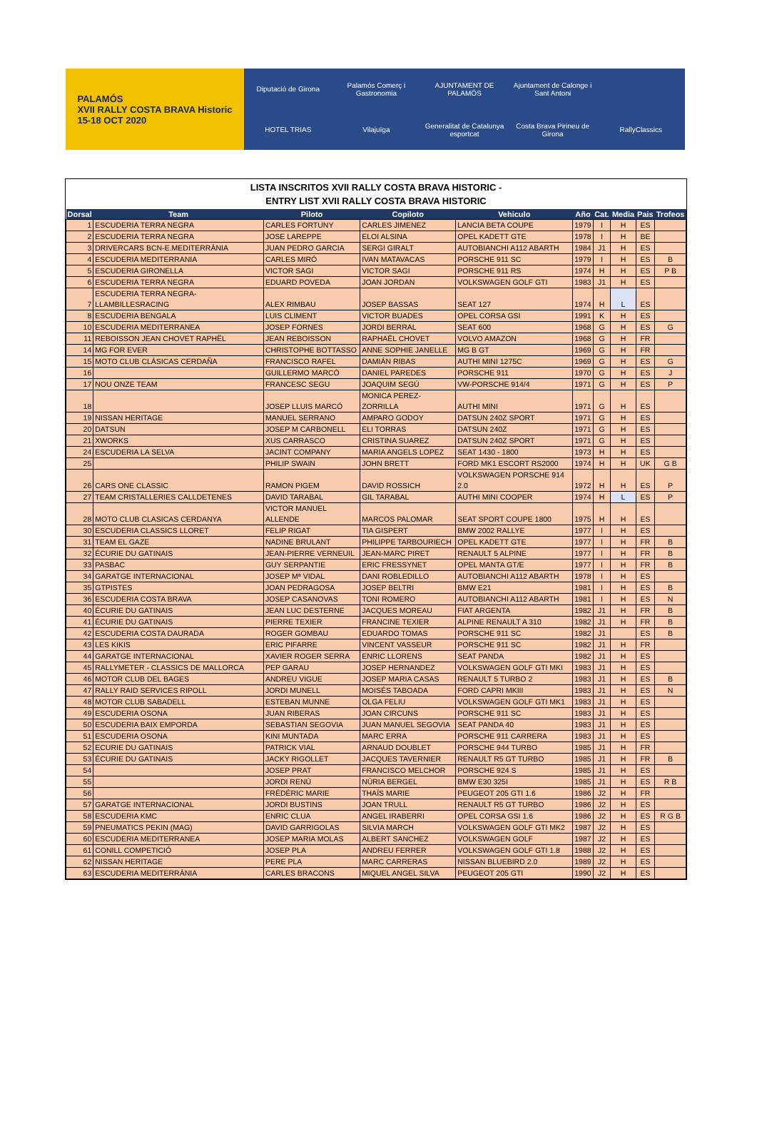PALAMÓS
XVII RALLY COSTA BRAVA Historic
15-18 OCT 2020
Diputació de Girona Palamós Comerç i Gastronomia AJUNTAMENT DE PALAMÓS Ajuntament de Calonge i Sant Antoni HOTEL TRIAS Vilajuïga Generalitat de Catalunya esportcat Costa Brava Pirineu de Girona RallyClassics
LISTA INSCRITOS XVII RALLY COSTA BRAVA HISTORIC -
ENTRY LIST XVII RALLY COSTA BRAVA HISTORIC
| Dorsal | Team | Piloto | Copiloto | Vehiculo | Año | Cat. | Media | Pais | Trofeos |
| --- | --- | --- | --- | --- | --- | --- | --- | --- | --- |
| 1 | ESCUDERIA TERRA NEGRA | CARLES FORTUNY | CARLES JIMENEZ | LANCIA BETA COUPE | 1979 | I | H | ES | |
| 2 | ESCUDERIA TERRA NEGRA | JOSE LAREPPE | ELOI ALSINA | OPEL KADETT GTE | 1978 | I | H | BE | |
| 3 | DRIVERCARS BCN-E.MEDITERRÀNIA | JUAN PEDRO GARCIA | SERGI GIRALT | AUTOBIANCHI A112 ABARTH | 1984 | J1 | H | ES | |
| 4 | ESCUDERIA MEDITERRANIA | CARLES MIRÓ | IVAN MATAVACAS | PORSCHE 911 SC | 1979 | I | H | ES | B |
| 5 | ESCUDERIA GIRONELLA | VICTOR SAGI | VICTOR SAGI | PORSCHE 911 RS | 1974 | H | H | ES | P B |
| 6 | ESCUDERIA TERRA NEGRA | EDUARD POVEDA | JOAN JORDAN | VOLKSWAGEN GOLF GTI | 1983 | J1 | H | ES | |
| 7 | ESCUDERIA TERRA NEGRA-LLAMBILLESRACING | ALEX RIMBAU | JOSEP BASSAS | SEAT 127 | 1974 | H | L | ES | |
| 8 | ESCUDERIA BENGALA | LUIS CLIMENT | VICTOR BUADES | OPEL CORSA GSI | 1991 | K | H | ES | |
| 10 | ESCUDERIA MEDITERRANEA | JOSEP FORNES | JORDI BERRAL | SEAT 600 | 1968 | G | H | ES | G |
| 11 | REBOISSON JEAN CHOVET RAPHËL | JEAN REBOISSON | RAPHAËL CHOVET | VOLVO AMAZON | 1968 | G | H | FR | |
| 14 | MG FOR EVER | CHRISTOPHE BOTTASSO | ANNE SOPHIE JANELLE | MG B GT | 1969 | G | H | FR | |
| 15 | MOTO CLUB CLÁSICAS CERDAÑA | FRANCISCO RAFEL | DAMIÁN RIBAS | AUTHI MINI 1275C | 1969 | G | H | ES | G |
| 16 | | GUILLERMO MARCÓ | DANIEL PAREDES | PORSCHE 911 | 1970 | G | H | ES | J |
| 17 | NOU ONZE TEAM | FRANCESC SEGU | JOAQUIM SEGÚ | VW-PORSCHE 914/4 | 1971 | G | H | ES | P |
| 18 | | JOSEP LLUIS MARCÓ | MONICA PEREZ-ZORRILLA | AUTHI MINI | 1971 | G | H | ES | |
| 19 | NISSAN HERITAGE | MANUEL SERRANO | AMPARO GODOY | DATSUN 240Z SPORT | 1971 | G | H | ES | |
| 20 | DATSUN | JOSEP M CARBONELL | ELI TORRAS | DATSUN 240Z | 1971 | G | H | ES | |
| 21 | XWORKS | XUS CARRASCO | CRISTINA SUAREZ | DATSUN 240Z SPORT | 1971 | G | H | ES | |
| 24 | ESCUDERIA LA SELVA | JACINT COMPANY | MARIA ANGELS LOPEZ | SEAT 1430 - 1800 | 1973 | H | H | ES | |
| 25 | | PHILIP SWAIN | JOHN BRETT | FORD MK1 ESCORT RS2000 | 1974 | H | H | UK | G B |
| 26 | CARS ONE CLASSIC | RAMON PIGEM | DAVID ROSSICH | VOLKSWAGEN PORSCHE 914 2.0 | 1972 | H | H | ES | P |
| 27 | TEAM CRISTALLERIES CALLDETENES | DAVID TARABAL | GIL TARABAL | AUTHI MINI COOPER | 1974 | H | L | ES | P |
| 28 | MOTO CLUB CLASICAS CERDANYA | VICTOR MANUEL ALLENDE | MARCOS PALOMAR | SEAT SPORT COUPE 1800 | 1975 | H | H | ES | |
| 30 | ESCUDERIA CLASSICS LLORET | FELIP RIGAT | TIA GISPERT | BMW 2002 RALLYE | 1977 | I | H | ES | |
| 31 | TEAM EL GAZE | NADINE BRULANT | PHILIPPE TARBOURIECH | OPEL KADETT GTE | 1977 | I | H | FR | B |
| 32 | ÉCURIE DU GATINAIS | JEAN-PIERRE VERNEUIL | JEAN-MARC PIRET | RENAULT 5 ALPINE | 1977 | I | H | FR | B |
| 33 | PASBAC | GUY SERPANTIE | ERIC FRESSYNET | OPEL MANTA GT/E | 1977 | I | H | FR | B |
| 34 | GARATGE INTERNACIONAL | JOSEP Mª VIDAL | DANI ROBLEDILLO | AUTOBIANCHI A112 ABARTH | 1978 | I | H | ES | |
| 35 | GTPISTES | JOAN PEDRAGOSA | JOSEP BELTRI | BMW E21 | 1981 | I | H | ES | B |
| 36 | ESCUDERIA COSTA BRAVA | JOSEP CASANOVAS | TONI ROMERO | AUTOBIANCHI A112 ABARTH | 1981 | I | H | ES | N |
| 40 | ÉCURIE DU GATINAIS | JEAN LUC DESTERNE | JACQUES MOREAU | FIAT ARGENTA | 1982 | J1 | H | FR | B |
| 41 | ÉCURIE DU GATINAIS | PIERRE TEXIER | FRANCINE TEXIER | ALPINE RENAULT A 310 | 1982 | J1 | H | FR | B |
| 42 | ESCUDERIA COSTA DAURADA | ROGER GOMBAU | EDUARDO TOMAS | PORSCHE 911 SC | 1982 | J1 | | ES | B |
| 43 | LES KIKIS | ERIC PIFARRE | VINCENT VASSEUR | PORSCHE 911 SC | 1982 | J1 | H | FR | |
| 44 | GARATGE INTERNACIONAL | XAVIER ROGER SERRA | ENRIC LLORENS | SEAT PANDA | 1982 | J1 | H | ES | |
| 45 | RALLYMETER - CLASSICS DE MALLORCA | PEP GARAU | JOSEP HERNANDEZ | VOLKSWAGEN GOLF GTI MKI | 1983 | J1 | H | ES | |
| 46 | MOTOR CLUB DEL BAGES | ANDREU VIGUE | JOSEP MARIA CASAS | RENAULT 5 TURBO 2 | 1983 | J1 | H | ES | B |
| 47 | RALLY RAID SERVICES RIPOLL | JORDI MUNELL | MOISÉS TABOADA | FORD CAPRI MKIII | 1983 | J1 | H | ES | N |
| 48 | MOTOR CLUB SABADELL | ESTEBAN MUNNE | OLGA FELIU | VOLKSWAGEN GOLF GTI MK1 | 1983 | J1 | H | ES | |
| 49 | ESCUDERIA OSONA | JUAN RIBERAS | JOAN CIRCUNS | PORSCHE 911 SC | 1983 | J1 | H | ES | |
| 50 | ESCUDERIA BAIX EMPORDA | SEBASTIAN SEGOVIA | JUAN MANUEL SEGOVIA | SEAT PANDA 40 | 1983 | J1 | H | ES | |
| 51 | ESCUDERIA OSONA | KINI MUNTADA | MARC ERRA | PORSCHE 911 CARRERA | 1983 | J1 | H | ES | |
| 52 | ECURIE DU GATINAIS | PATRICK VIAL | ARNAUD DOUBLET | PORSCHE 944 TURBO | 1985 | J1 | H | FR | |
| 53 | ÉCURIE DU GATINAIS | JACKY RIGOLLET | JACQUES TAVERNIER | RENAULT R5 GT TURBO | 1985 | J1 | H | FR | B |
| 54 | | JOSEP PRAT | FRANCISCO MELCHOR | PORSCHE 924 S | 1985 | J1 | H | ES | |
| 55 | | JORDI RENÚ | NÚRIA BERGEL | BMW E30 325I | 1985 | J1 | H | ES | R B |
| 56 | | FRÉDÉRIC MARIE | THAÏS MARIE | PEUGEOT 205 GTI 1.6 | 1986 | J2 | H | FR | |
| 57 | GARATGE INTERNACIONAL | JORDI BUSTINS | JOAN TRULL | RENAULT R5 GT TURBO | 1986 | J2 | H | ES | |
| 58 | ESCUDERIA KMC | ENRIC CLUA | ANGEL IRABERRI | OPEL CORSA GSI 1.6 | 1986 | J2 | H | ES | R G B |
| 59 | PNEUMATICS PEKIN (MAG) | DAVID GARRIGOLAS | SILVIA MARCH | VOLKSWAGEN GOLF GTI MK2 | 1987 | J2 | H | ES | |
| 60 | ESCUDERIA MEDITERRANEA | JOSEP MARIA MOLAS | ALBERT SANCHEZ | VOLKSWAGEN GOLF | 1987 | J2 | H | ES | |
| 61 | CONILL COMPETICIÓ | JOSEP PLA | ANDREU FERRER | VOLKSWAGEN GOLF GTI 1.8 | 1988 | J2 | H | ES | |
| 62 | NISSAN HERITAGE | PERE PLA | MARC CARRERAS | NISSAN BLUEBIRD 2.0 | 1989 | J2 | H | ES | |
| 63 | ESCUDERIA MEDITERRÀNIA | CARLES BRACONS | MIQUEL ANGEL SILVA | PEUGEOT 205 GTI | 1990 | J2 | H | ES | |